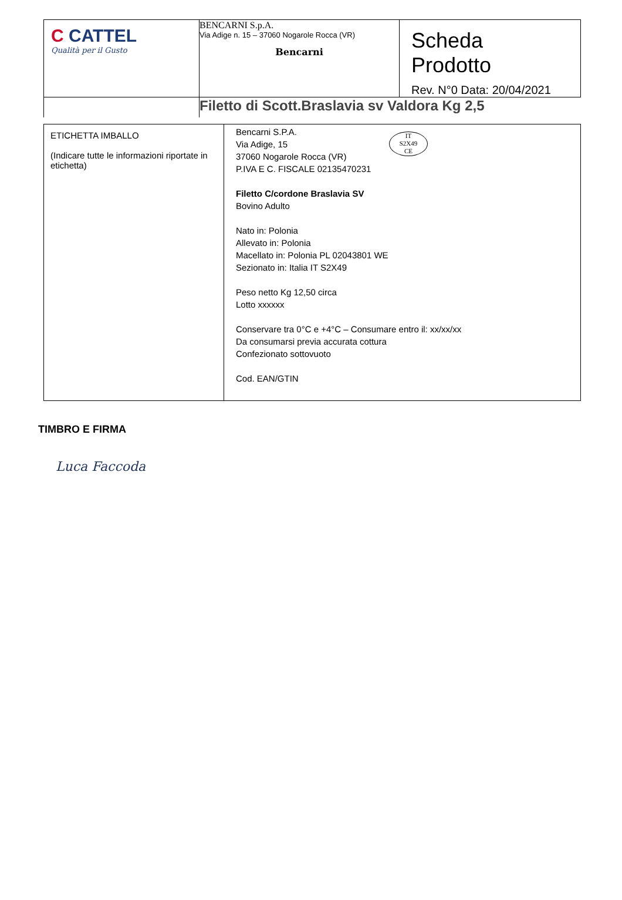| C CATTEL Qualità per il Gusto | BENCARNI S.p.A. Via Adige n. 15 – 37060 Nogarole Rocca (VR) Bencarni | Scheda Prodotto Rev. N°0 Data: 20/04/2021 |
| | Filetto di Scott.Braslavia sv Valdora Kg 2,5 | |
| ETICHETTA IMBALLO (Indicare tutte le informazioni riportate in etichetta) | IT S2X49 CE Bencarni S.P.A. Via Adige, 15 37060 Nogarole Rocca (VR) P.IVA E C. FISCALE 02135470231 Filetto C/cordone Braslavia SV Bovino Adulto Nato in: Polonia Allevato in: Polonia Macellato in: Polonia PL 02043801 WE Sezionato in: Italia IT S2X49 Peso netto Kg 12,50 circa Lotto xxxxxx Conservare tra 0°C e +4°C – Consumare entro il: xx/xx/xx Da consumarsi previa accurata cottura Confezionato sottovuoto Cod. EAN/GTIN |
TIMBRO E FIRMA
Luca Faccoda